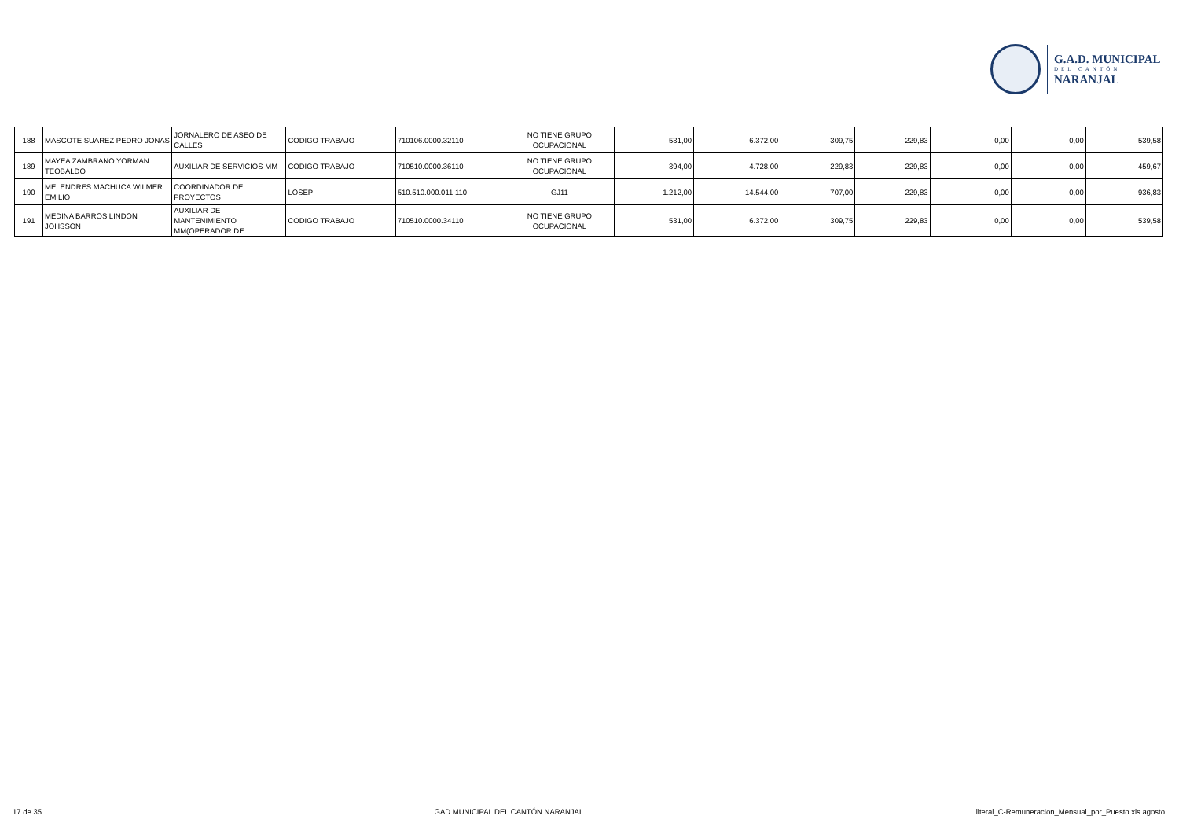G.A.D. MUNICIPAL
DEL CANTÓN
NARANJAL
| 188 | MASCOTE SUAREZ PEDRO JONAS | JORNALERO DE ASEO DE CALLES | CODIGO TRABAJO | 710106.0000.32110 | NO TIENE GRUPO OCUPACIONAL | 531,00 | 6.372,00 | 309,75 | 229,83 | 0,00 | 0,00 | 539,58 |
| 189 | MAYEA ZAMBRANO YORMAN TEOBALDO | AUXILIAR DE SERVICIOS MM | CODIGO TRABAJO | 710510.0000.36110 | NO TIENE GRUPO OCUPACIONAL | 394,00 | 4.728,00 | 229,83 | 229,83 | 0,00 | 0,00 | 459,67 |
| 190 | MELENDRES MACHUCA WILMER EMILIO | COORDINADOR DE PROYECTOS | LOSEP | 510.510.000.011.110 | GJ11 | 1.212,00 | 14.544,00 | 707,00 | 229,83 | 0,00 | 0,00 | 936,83 |
| 191 | MEDINA BARROS LINDON JOHSSON | AUXILIAR DE MANTENIMIENTO MM(OPERADOR DE | CODIGO TRABAJO | 710510.0000.34110 | NO TIENE GRUPO OCUPACIONAL | 531,00 | 6.372,00 | 309,75 | 229,83 | 0,00 | 0,00 | 539,58 |
17 de 35 GAD MUNICIPAL DEL CANTÓN NARANJAL literal_C-Remuneracion_Mensual_por_Puesto.xls agosto